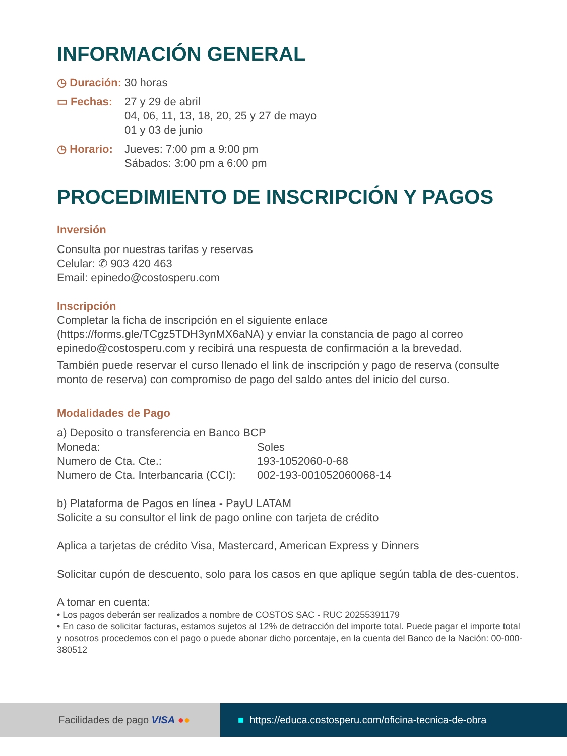INFORMACIÓN GENERAL
◷ Duración:
30 horas
▭ Fechas: 27 y 29 de abril
04, 06, 11, 13, 18, 20, 25 y 27 de mayo
01 y 03 de junio
◷ Horario: Jueves: 7:00 pm a 9:00 pm
Sábados: 3:00 pm a 6:00 pm
PROCEDIMIENTO DE INSCRIPCIÓN Y PAGOS
Inversión
Consulta por nuestras tarifas y reservas
Celular: ✆ 903 420 463
Email: epinedo@costosperu.com
Inscripción
Completar la ficha de inscripción en el siguiente enlace (https://forms.gle/TCgz5TDH3ynMX6aNA) y enviar la constancia de pago al correo epinedo@costosperu.com y recibirá una respuesta de confirmación a la brevedad.
También puede reservar el curso llenado el link de inscripción y pago de reserva (consulte monto de reserva) con compromiso de pago del saldo antes del inicio del curso.
Modalidades de Pago
a) Deposito o transferencia en Banco BCP
| Moneda: | Soles |
| Numero de Cta. Cte.: | 193-1052060-0-68 |
| Numero de Cta. Interbancaria (CCI): | 002-193-001052060068-14 |
b) Plataforma de Pagos en línea - PayU LATAM
Solicite a su consultor el link de pago online con tarjeta de crédito
Aplica a tarjetas de crédito Visa, Mastercard, American Express y Dinners
Solicitar cupón de descuento, solo para los casos en que aplique según tabla de des-cuentos.
A tomar en cuenta:
• Los pagos deberán ser realizados a nombre de COSTOS SAC - RUC 20255391179
• En caso de solicitar facturas, estamos sujetos al 12% de detracción del importe total. Puede pagar el importe total y nosotros procedemos con el pago o puede abonar dicho porcentaje, en la cuenta del Banco de la Nación: 00-000-380512
Facilidades de pago VISA ●● ■ https://educa.costosperu.com/oficina-tecnica-de-obra